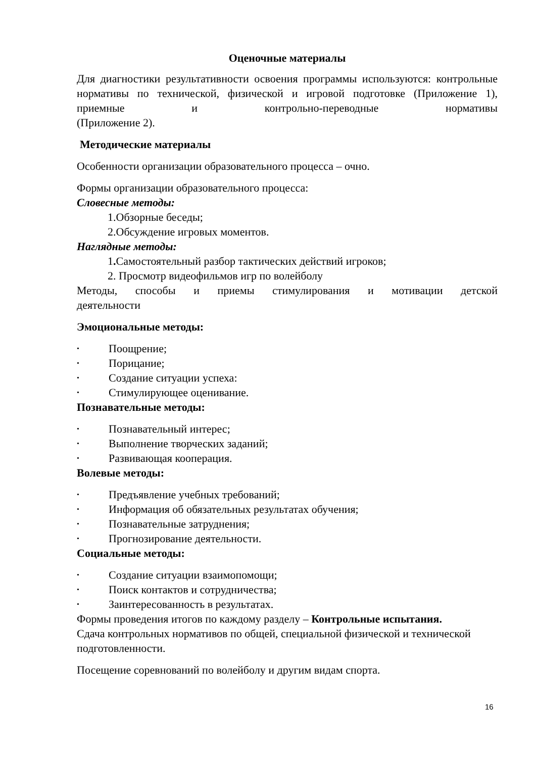Оценочные материалы
Для диагностики результативности освоения программы используются: контрольные нормативы по технической, физической и игровой подготовке (Приложение 1), приемные и контрольно-переводные нормативы
(Приложение 2).
Методические материалы
Особенности организации образовательного процесса – очно.
Формы организации образовательного процесса:
Словесные методы:
1.Обзорные беседы;
2.Обсуждение игровых моментов.
Наглядные методы:
1. Самостоятельный разбор тактических действий игроков;
2. Просмотр видеофильмов игр по волейболу
Методы, способы и приемы стимулирования и мотивации детской
деятельности
Эмоциональные методы:
• Поощрение;
• Порицание;
• Создание ситуации успеха:
• Стимулирующее оценивание.
Познавательные методы:
• Познавательный интерес;
• Выполнение творческих заданий;
• Развивающая кооперация.
Волевые методы:
• Предъявление учебных требований;
• Информация об обязательных результатах обучения;
• Познавательные затруднения;
• Прогнозирование деятельности.
Социальные методы:
• Создание ситуации взаимопомощи;
• Поиск контактов и сотрудничества;
• Заинтересованность в результатах.
Формы проведения итогов по каждому разделу – Контрольные испытания.
Сдача контрольных нормативов по общей, специальной физической и технической подготовленности.
Посещение соревнований по волейболу и другим видам спорта.
16